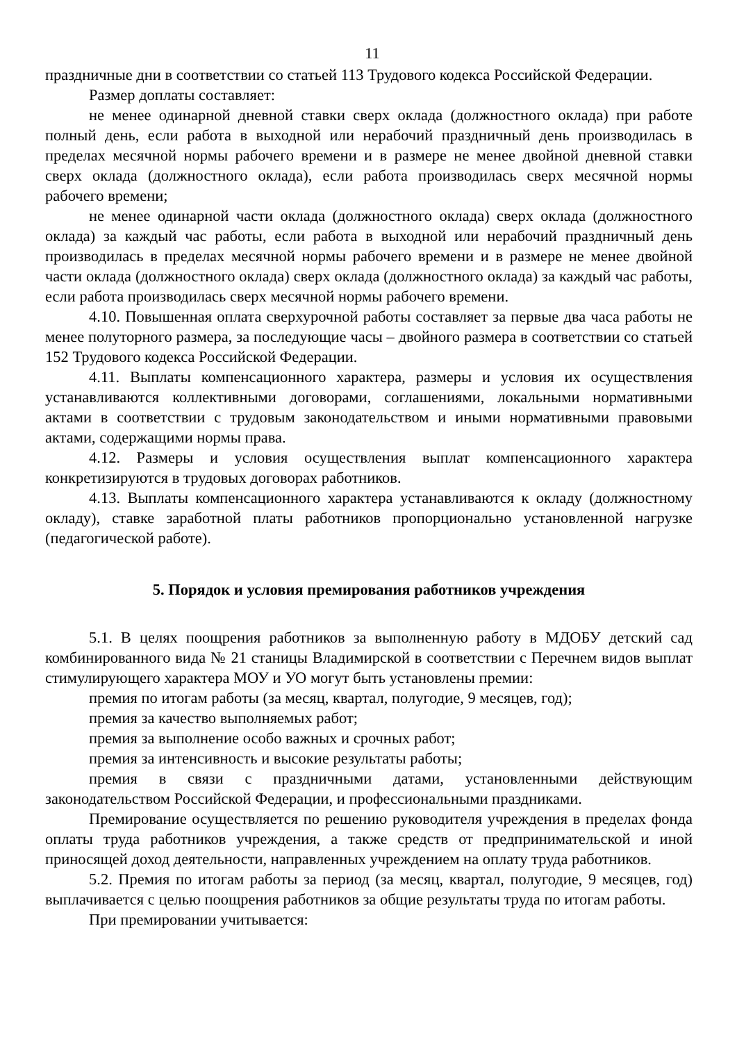11
праздничные дни в соответствии со статьей 113 Трудового кодекса Российской Федерации.
Размер доплаты составляет:
не менее одинарной дневной ставки сверх оклада (должностного оклада) при работе полный день, если работа в выходной или нерабочий праздничный день производилась в пределах месячной нормы рабочего времени и в размере не менее двойной дневной ставки сверх оклада (должностного оклада), если работа производилась сверх месячной нормы рабочего времени;
не менее одинарной части оклада (должностного оклада) сверх оклада (должностного оклада) за каждый час работы, если работа в выходной или нерабочий праздничный день производилась в пределах месячной нормы рабочего времени и в размере не менее двойной части оклада (должностного оклада) сверх оклада (должностного оклада) за каждый час работы, если работа производилась сверх месячной нормы рабочего времени.
4.10. Повышенная оплата сверхурочной работы составляет за первые два часа работы не менее полуторного размера, за последующие часы – двойного размера в соответствии со статьей 152 Трудового кодекса Российской Федерации.
4.11. Выплаты компенсационного характера, размеры и условия их осуществления устанавливаются коллективными договорами, соглашениями, локальными нормативными актами в соответствии с трудовым законодательством и иными нормативными правовыми актами, содержащими нормы права.
4.12. Размеры и условия осуществления выплат компенсационного характера конкретизируются в трудовых договорах работников.
4.13. Выплаты компенсационного характера устанавливаются к окладу (должностному окладу), ставке заработной платы работников пропорционально установленной нагрузке (педагогической работе).
5. Порядок и условия премирования работников учреждения
5.1. В целях поощрения работников за выполненную работу в МДОБУ детский сад комбинированного вида № 21 станицы Владимирской в соответствии с Перечнем видов выплат стимулирующего характера МОУ и УО могут быть установлены премии:
премия по итогам работы (за месяц, квартал, полугодие, 9 месяцев, год);
премия за качество выполняемых работ;
премия за выполнение особо важных и срочных работ;
премия за интенсивность и высокие результаты работы;
премия в связи с праздничными датами, установленными действующим законодательством Российской Федерации, и профессиональными праздниками.
Премирование осуществляется по решению руководителя учреждения в пределах фонда оплаты труда работников учреждения, а также средств от предпринимательской и иной приносящей доход деятельности, направленных учреждением на оплату труда работников.
5.2. Премия по итогам работы за период (за месяц, квартал, полугодие, 9 месяцев, год) выплачивается с целью поощрения работников за общие результаты труда по итогам работы.
При премировании учитывается: